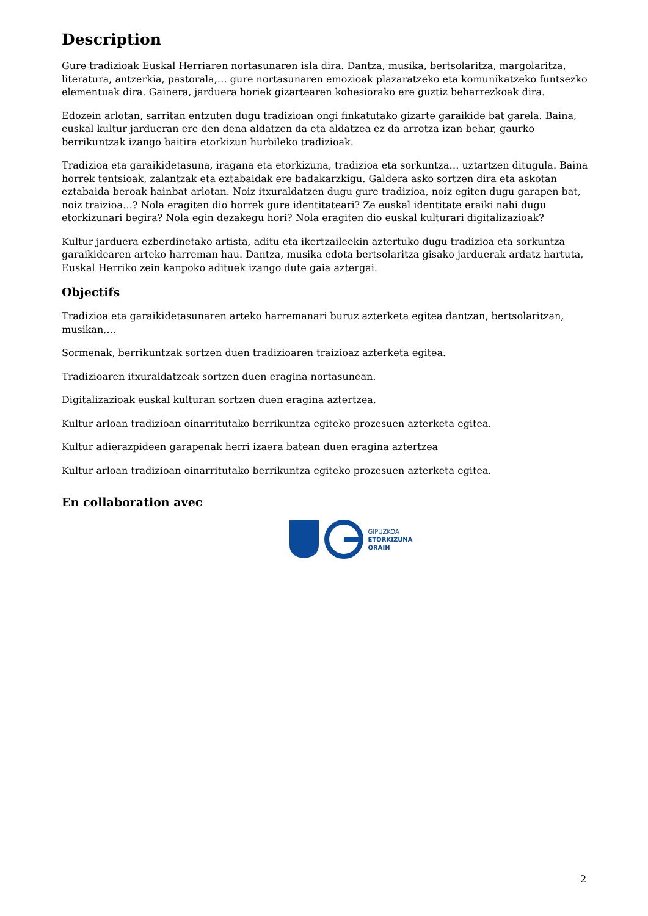Description
Gure tradizioak Euskal Herriaren nortasunaren isla dira. Dantza, musika, bertsolaritza, margolaritza, literatura, antzerkia, pastorala,… gure nortasunaren emozioak plazaratzeko eta komunikatzeko funtsezko elementuak dira. Gainera, jarduera horiek gizartearen kohesiorako ere guztiz beharrezkoak dira.
Edozein arlotan, sarritan entzuten dugu tradizioan ongi finkatutako gizarte garaikide bat garela. Baina, euskal kultur jardueran ere den dena aldatzen da eta aldatzea ez da arrotza izan behar, gaurko berrikuntzak izango baitira etorkizun hurbileko tradizioak.
Tradizioa eta garaikidetasuna, iragana eta etorkizuna, tradizioa eta sorkuntza… uztartzen ditugula. Baina horrek tentsioak, zalantzak eta eztabaidak ere badakarzkigu. Galdera asko sortzen dira eta askotan eztabaida beroak hainbat arlotan. Noiz itxuraldatzen dugu gure tradizioa, noiz egiten dugu garapen bat, noiz traizioa…? Nola eragiten dio horrek gure identitateari? Ze euskal identitate eraiki nahi dugu etorkizunari begira? Nola egin dezakegu hori? Nola eragiten dio euskal kulturari digitalizazioak?
Kultur jarduera ezberdinetako artista, aditu eta ikertzaileekin aztertuko dugu tradizioa eta sorkuntza garaikidearen arteko harreman hau. Dantza, musika edota bertsolaritza gisako jarduerak ardatz hartuta, Euskal Herriko zein kanpoko adituek izango dute gaia aztergai.
Objectifs
Tradizioa eta garaikidetasunaren arteko harremanari buruz azterketa egitea dantzan, bertsolaritzan, musikan,...
Sormenak, berrikuntzak sortzen duen tradizioaren traizioaz azterketa egitea.
Tradizioaren itxuraldatzeak sortzen duen eragina nortasunean.
Digitalizazioak euskal kulturan sortzen duen eragina aztertzea.
Kultur arloan tradizioan oinarritutako berrikuntza egiteko prozesuen azterketa egitea.
Kultur adierazpideen garapenak herri izaera batean duen eragina aztertzea
Kultur arloan tradizioan oinarritutako berrikuntza egiteko prozesuen azterketa egitea.
En collaboration avec
GIPUZKOA
ETORKIZUNA
ORAIN
2